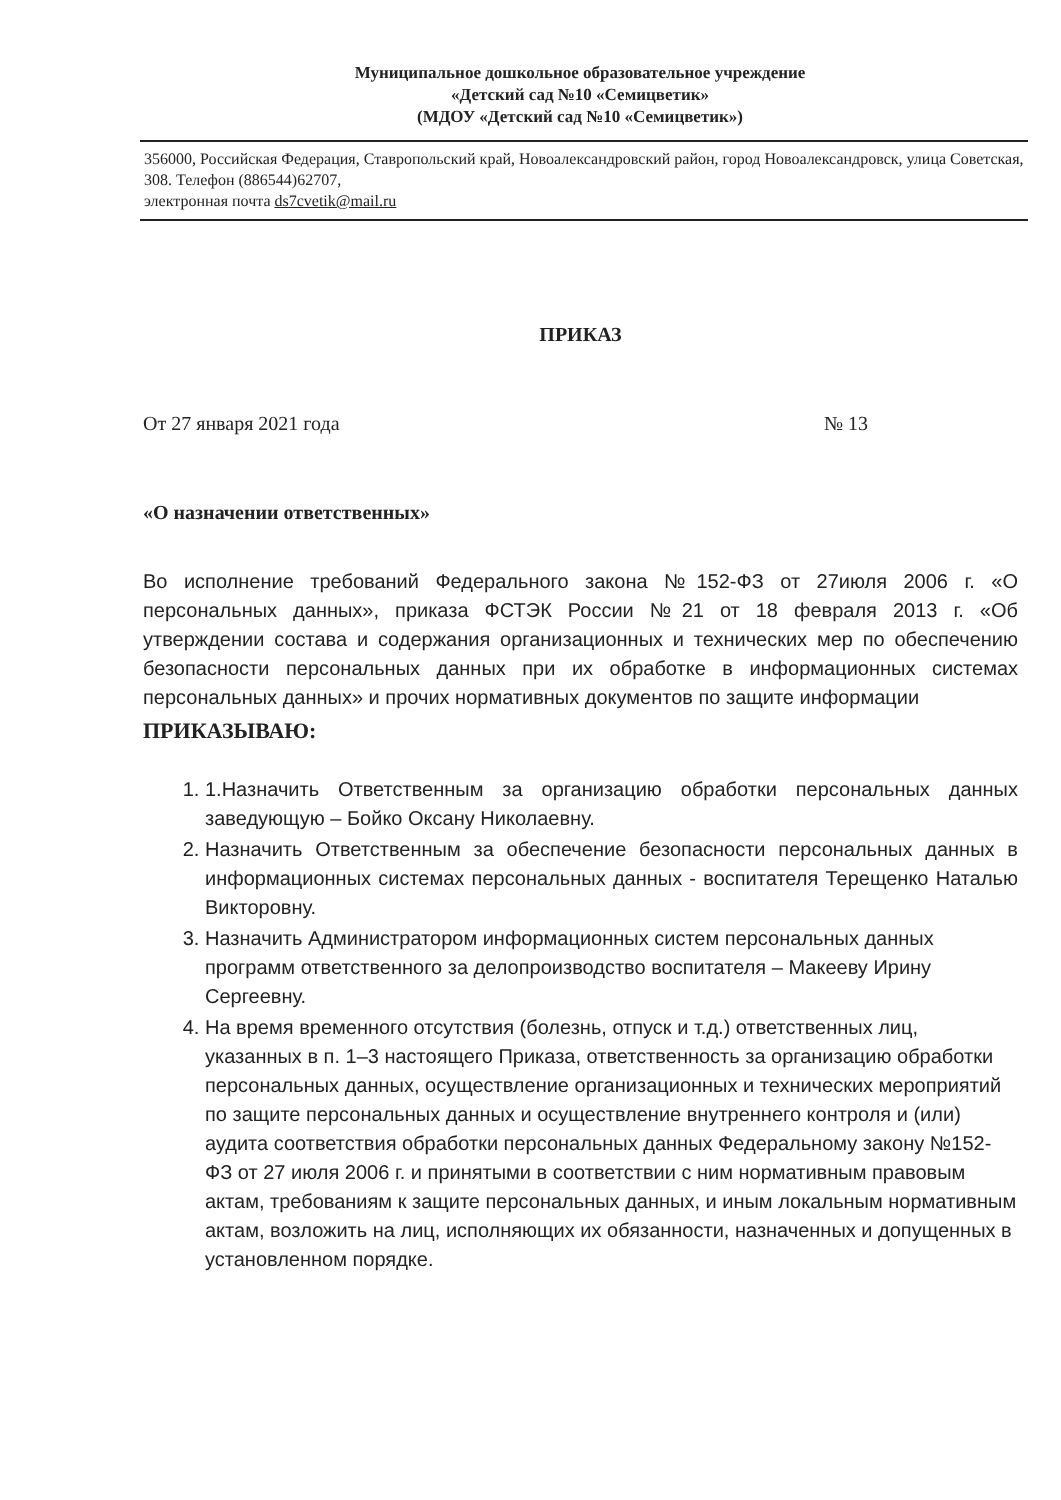Муниципальное дошкольное образовательное учреждение
«Детский сад №10 «Семицветик»
(МДОУ «Детский сад №10 «Семицветик»)
356000, Российская Федерация, Ставропольский край, Новоалександровский район, город Новоалександровск, улица Советская, 308. Телефон (886544)62707,
электронная почта ds7cvetik@mail.ru
ПРИКАЗ
От 27 января 2021 года № 13
«О назначении ответственных»
Во исполнение требований Федерального закона №152-ФЗ от 27июля 2006 г. «О персональных данных», приказа ФСТЭК России №21 от 18 февраля 2013 г. «Об утверждении состава и содержания организационных и технических мер по обеспечению безопасности персональных данных при их обработке в информационных системах персональных данных» и прочих нормативных документов по защите информации
ПРИКАЗЫВАЮ:
1. 1.Назначить Ответственным за организацию обработки персональных данных заведующую – Бойко Оксану Николаевну.
2. Назначить Ответственным за обеспечение безопасности персональных данных в информационных системах персональных данных - воспитателя Терещенко Наталью Викторовну.
3. Назначить Администратором информационных систем персональных данных программ ответственного за делопроизводство воспитателя – Макееву Ирину Сергеевну.
4. На время временного отсутствия (болезнь, отпуск и т.д.) ответственных лиц, указанных в п. 1–3 настоящего Приказа, ответственность за организацию обработки персональных данных, осуществление организационных и технических мероприятий по защите персональных данных и осуществление внутреннего контроля и (или) аудита соответствия обработки персональных данных Федеральному закону №152-ФЗ от 27 июля 2006 г. и принятыми в соответствии с ним нормативным правовым актам, требованиям к защите персональных данных, и иным локальным нормативным актам, возложить на лиц, исполняющих их обязанности, назначенных и допущенных в установленном порядке.